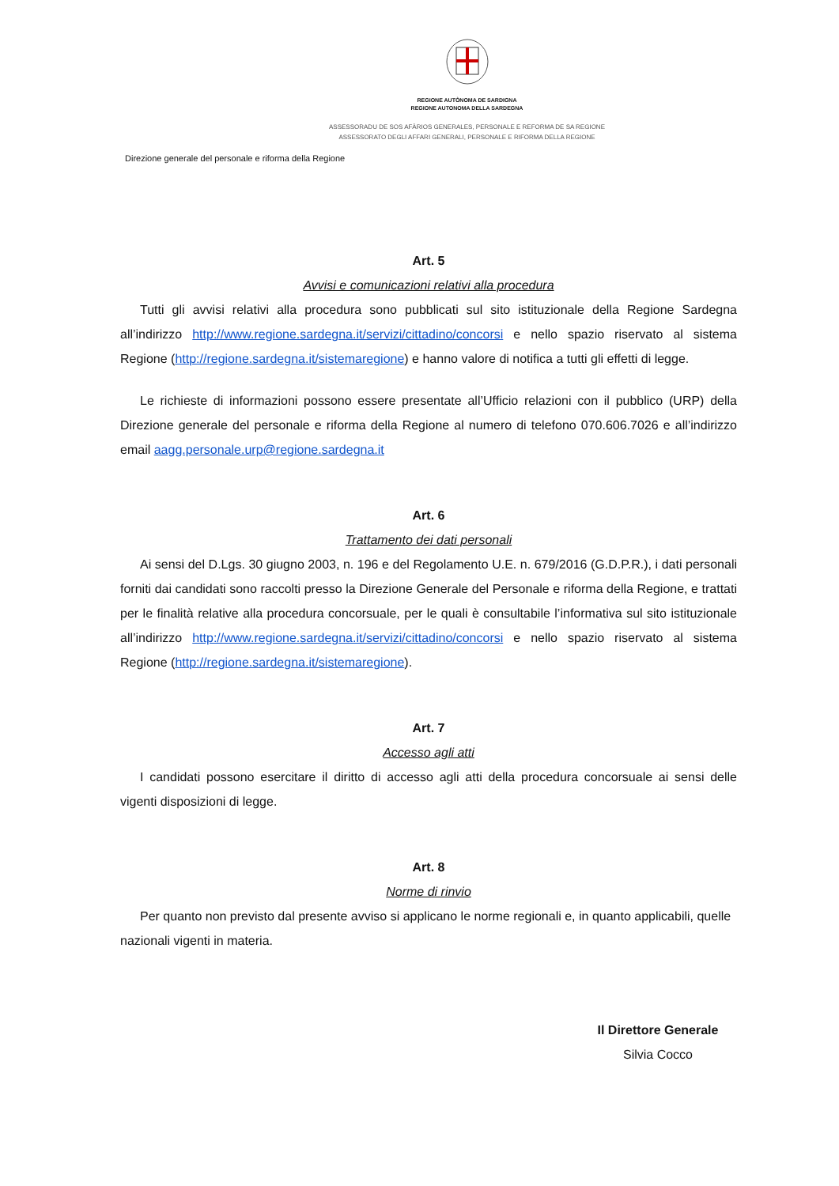REGIONE AUTÒNOMA DE SARDIGNA
REGIONE AUTONOMA DELLA SARDEGNA
ASSESSORADU DE SOS AFÀRIOS GENERALES, PERSONALE E REFORMA DE SA REGIONE
ASSESSORATO DEGLI AFFARI GENERALI, PERSONALE E RIFORMA DELLA REGIONE
Direzione generale del personale e riforma della Regione
Art. 5
Avvisi e comunicazioni relativi alla procedura
Tutti gli avvisi relativi alla procedura sono pubblicati sul sito istituzionale della Regione Sardegna all’indirizzo http://www.regione.sardegna.it/servizi/cittadino/concorsi e nello spazio riservato al sistema Regione (http://regione.sardegna.it/sistemaregione) e hanno valore di notifica a tutti gli effetti di legge.
Le richieste di informazioni possono essere presentate all’Ufficio relazioni con il pubblico (URP) della Direzione generale del personale e riforma della Regione al numero di telefono 070.606.7026 e all’indirizzo email aagg.personale.urp@regione.sardegna.it
Art. 6
Trattamento dei dati personali
Ai sensi del D.Lgs. 30 giugno 2003, n. 196 e del Regolamento U.E. n. 679/2016 (G.D.P.R.), i dati personali forniti dai candidati sono raccolti presso la Direzione Generale del Personale e riforma della Regione, e trattati per le finalità relative alla procedura concorsuale, per le quali è consultabile l’informativa sul sito istituzionale all’indirizzo http://www.regione.sardegna.it/servizi/cittadino/concorsi e nello spazio riservato al sistema Regione (http://regione.sardegna.it/sistemaregione).
Art. 7
Accesso agli atti
I candidati possono esercitare il diritto di accesso agli atti della procedura concorsuale ai sensi delle vigenti disposizioni di legge.
Art. 8
Norme di rinvio
Per quanto non previsto dal presente avviso si applicano le norme regionali e, in quanto applicabili, quelle nazionali vigenti in materia.
Il Direttore Generale
Silvia Cocco